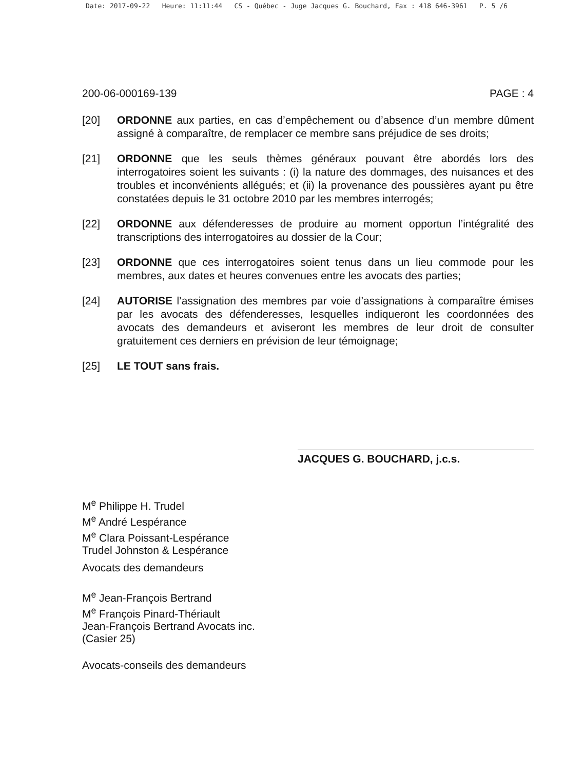Date: 2017-09-22 Heure: 11:11:44 CS - Québec - Juge Jacques G. Bouchard, Fax : 418 646-3961 P. 5 /6
200-06-000169-139 PAGE : 4
[20] ORDONNE aux parties, en cas d’empêchement ou d’absence d’un membre dûment assigné à comparaître, de remplacer ce membre sans préjudice de ses droits;
[21] ORDONNE que les seuls thèmes généraux pouvant être abordés lors des interrogatoires soient les suivants : (i) la nature des dommages, des nuisances et des troubles et inconvénients allégués; et (ii) la provenance des poussières ayant pu être constatées depuis le 31 octobre 2010 par les membres interrogés;
[22] ORDONNE aux défenderesses de produire au moment opportun l’intégralité des transcriptions des interrogatoires au dossier de la Cour;
[23] ORDONNE que ces interrogatoires soient tenus dans un lieu commode pour les membres, aux dates et heures convenues entre les avocats des parties;
[24] AUTORISE l’assignation des membres par voie d’assignations à comparaître émises par les avocats des défenderesses, lesquelles indiqueront les coordonnées des avocats des demandeurs et aviseront les membres de leur droit de consulter gratuitement ces derniers en prévision de leur témoignage;
[25] LE TOUT sans frais.
JACQUES G. BOUCHARD, j.c.s.
M<sup>e</sup> Philippe H. Trudel
M<sup>e</sup> André Lespérance
M<sup>e</sup> Clara Poissant-Lespérance
Trudel Johnston & Lespérance
Avocats des demandeurs
M<sup>e</sup> Jean-François Bertrand
M<sup>e</sup> François Pinard-Thériault
Jean-François Bertrand Avocats inc.
(Casier 25)
Avocats-conseils des demandeurs